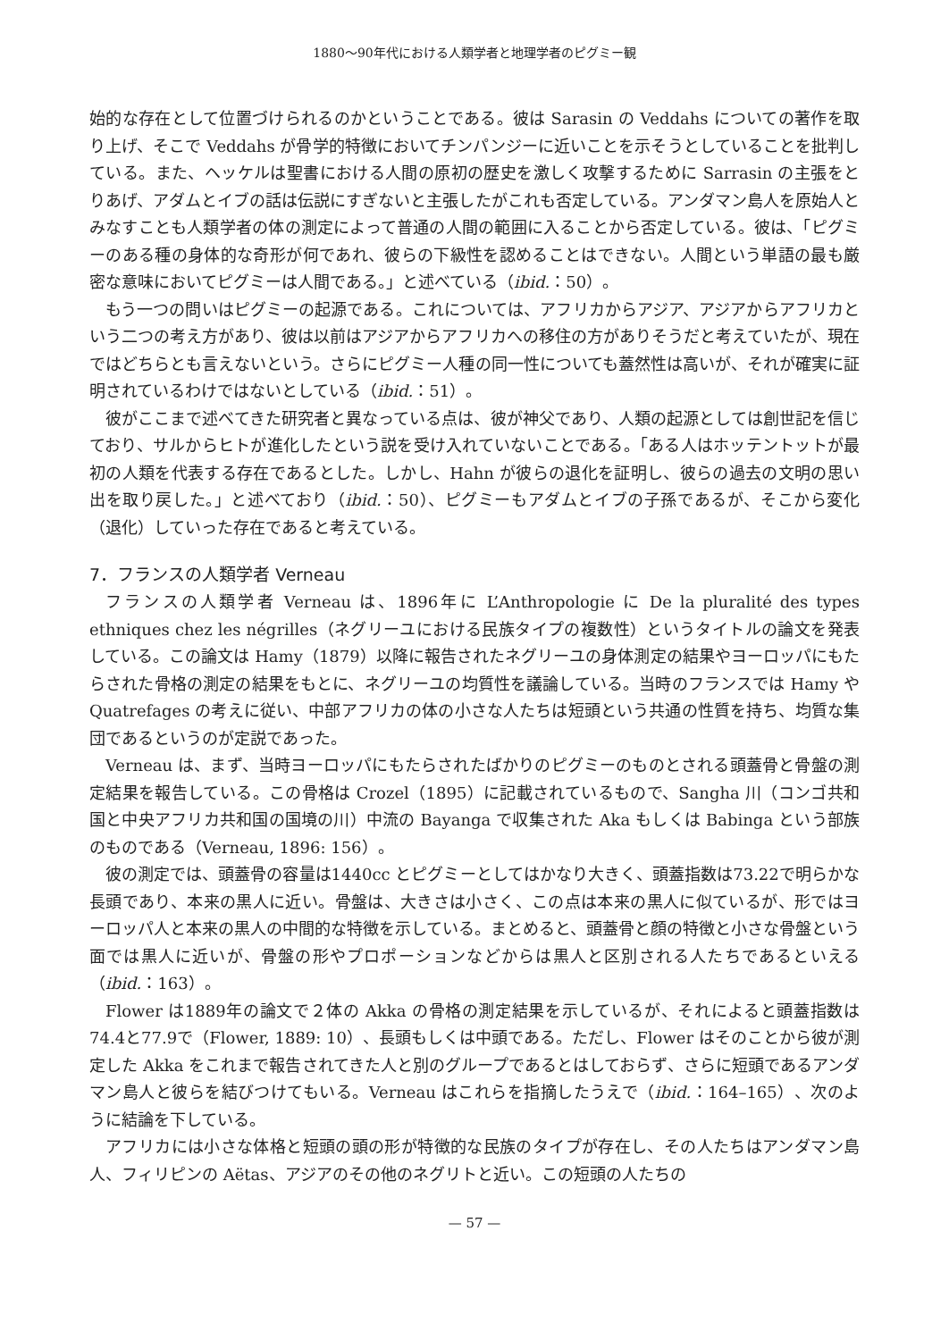1880〜90年代における人類学者と地理学者のピグミー観
始的な存在として位置づけられるのかということである。彼は Sarasin の Veddahs についての著作を取り上げ、そこで Veddahs が骨学的特徴においてチンパンジーに近いことを示そうとしていることを批判している。また、ヘッケルは聖書における人間の原初の歴史を激しく攻撃するために Sarrasin の主張をとりあげ、アダムとイブの話は伝説にすぎないと主張したがこれも否定している。アンダマン島人を原始人とみなすことも人類学者の体の測定によって普通の人間の範囲に入ることから否定している。彼は、「ピグミーのある種の身体的な奇形が何であれ、彼らの下級性を認めることはできない。人間という単語の最も厳密な意味においてピグミーは人間である。」と述べている（ibid.：50）。
もう一つの問いはピグミーの起源である。これについては、アフリカからアジア、アジアからアフリカという二つの考え方があり、彼は以前はアジアからアフリカへの移住の方がありそうだと考えていたが、現在ではどちらとも言えないという。さらにピグミー人種の同一性についても蓋然性は高いが、それが確実に証明されているわけではないとしている（ibid.：51）。
彼がここまで述べてきた研究者と異なっている点は、彼が神父であり、人類の起源としては創世記を信じており、サルからヒトが進化したという説を受け入れていないことである。「ある人はホッテントットが最初の人類を代表する存在であるとした。しかし、Hahn が彼らの退化を証明し、彼らの過去の文明の思い出を取り戻した。」と述べており（ibid.：50）、ピグミーもアダムとイブの子孫であるが、そこから変化（退化）していった存在であると考えている。
7．フランスの人類学者 Verneau
フランスの人類学者 Verneau は、1896年に L’Anthropologie に De la pluralité des types ethniques chez les négrilles（ネグリーユにおける民族タイプの複数性）というタイトルの論文を発表している。この論文は Hamy（1879）以降に報告されたネグリーユの身体測定の結果やヨーロッパにもたらされた骨格の測定の結果をもとに、ネグリーユの均質性を議論している。当時のフランスでは Hamy や Quatrefages の考えに従い、中部アフリカの体の小さな人たちは短頭という共通の性質を持ち、均質な集団であるというのが定説であった。
Verneau は、まず、当時ヨーロッパにもたらされたばかりのピグミーのものとされる頭蓋骨と骨盤の測定結果を報告している。この骨格は Crozel（1895）に記載されているもので、Sangha 川（コンゴ共和国と中央アフリカ共和国の国境の川）中流の Bayanga で収集された Aka もしくは Babinga という部族のものである（Verneau, 1896: 156）。
彼の測定では、頭蓋骨の容量は1440cc とピグミーとしてはかなり大きく、頭蓋指数は73.22で明らかな長頭であり、本来の黒人に近い。骨盤は、大きさは小さく、この点は本来の黒人に似ているが、形ではヨーロッパ人と本来の黒人の中間的な特徴を示している。まとめると、頭蓋骨と顔の特徴と小さな骨盤という面では黒人に近いが、骨盤の形やプロポーションなどからは黒人と区別される人たちであるといえる（ibid.：163）。
Flower は1889年の論文で２体の Akka の骨格の測定結果を示しているが、それによると頭蓋指数は74.4と77.9で（Flower, 1889: 10）、長頭もしくは中頭である。ただし、Flower はそのことから彼が測定した Akka をこれまで報告されてきた人と別のグループであるとはしておらず、さらに短頭であるアンダマン島人と彼らを結びつけてもいる。Verneau はこれらを指摘したうえで（ibid.：164–165）、次のように結論を下している。
アフリカには小さな体格と短頭の頭の形が特徴的な民族のタイプが存在し、その人たちはアンダマン島人、フィリピンの Aëtas、アジアのその他のネグリトと近い。この短頭の人たちの
— 57 —